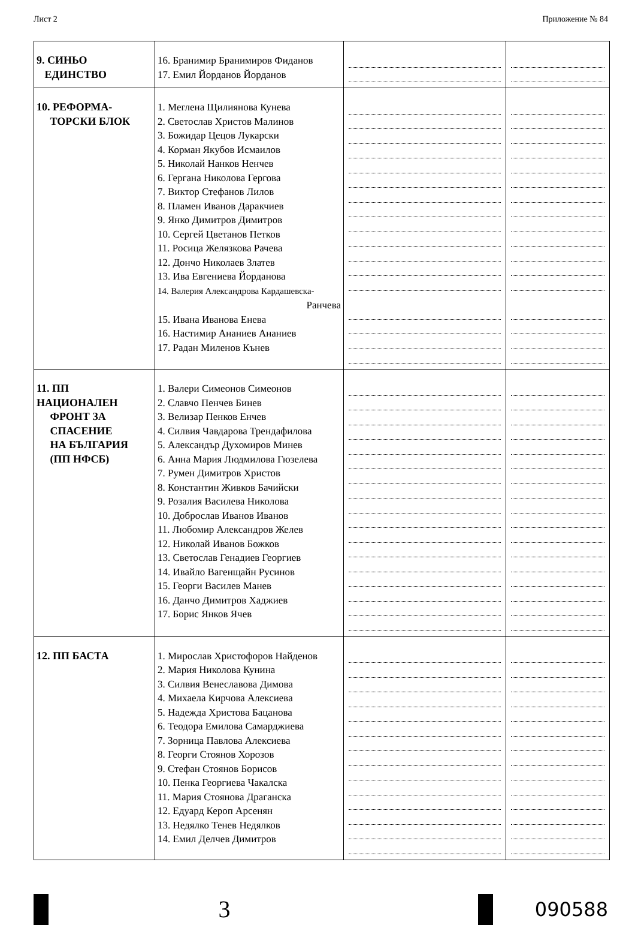Лист 2 Приложение № 84
| 9. СИНЬО ЕДИНСТВО | 16. Бранимир Бранимиров Фиданов 17. Емил Йорданов Йорданов | | |
| 10. РЕФОРМА- ТОРСКИ БЛОК | 1. Меглена Щилиянова Кунева 2. Светослав Христов Малинов 3. Божидар Цецов Лукарски 4. Корман Якубов Исмаилов 5. Николай Нанков Ненчев 6. Гергана Николова Гергова 7. Виктор Стефанов Лилов 8. Пламен Иванов Даракчиев 9. Янко Димитров Димитров 10. Сергей Цветанов Петков 11. Росица Желязкова Рачева 12. Дончо Николаев Златев 13. Ива Евгениева Йорданова 14. Валерия Александрова Кардашевска- Ранчева 15. Ивана Иванова Енева 16. Настимир Ананиев Ананиев 17. Радан Миленов Кънев | | |
| 11. ПП НАЦИОНАЛЕН ФРОНТ ЗА СПАСЕНИЕ НА БЪЛГАРИЯ (ПП НФСБ) | 1. Валери Симеонов Симеонов 2. Славчо Пенчев Бинев 3. Велизар Пенков Енчев 4. Силвия Чавдарова Трендафилова 5. Александър Духомиров Минев 6. Анна Мария Людмилова Гюзелева 7. Румен Димитров Христов 8. Константин Живков Бачийски 9. Розалия Василева Николова 10. Доброслав Иванов Иванов 11. Любомир Александров Желев 12. Николай Иванов Божков 13. Светослав Генадиев Георгиев 14. Ивайло Вагенщайн Русинов 15. Георги Василев Манев 16. Данчо Димитров Хаджиев 17. Борис Янков Ячев | | |
| 12. ПП БАСТА | 1. Мирослав Христофоров Найденов 2. Мария Николова Кунина 3. Силвия Венеславова Димова 4. Михаела Кирчова Алексиева 5. Надежда Христова Бацанова 6. Теодора Емилова Самарджиева 7. Зорница Павлова Алексиева 8. Георги Стоянов Хорозов 9. Стефан Стоянов Борисов 10. Пенка Георгиева Чакалска 11. Мария Стоянова Драганска 12. Едуард Кероп Арсенян 13. Недялко Тенев Недялков 14. Емил Делчев Димитров | | |
3
090588